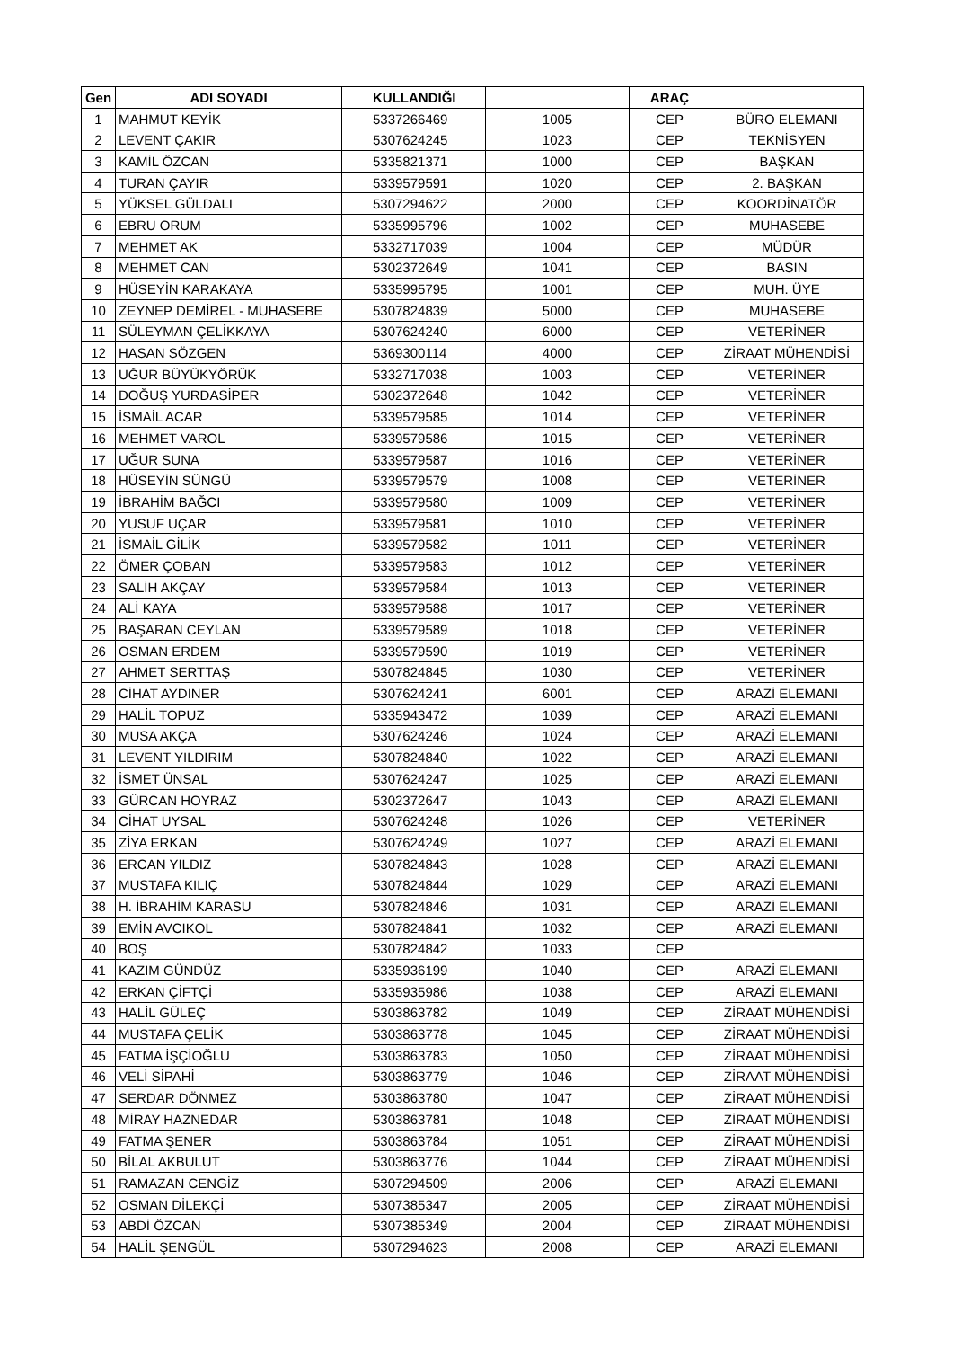| Gen | ADI SOYADI | KULLANDIĞI | | ARAÇ | |
| --- | --- | --- | --- | --- | --- |
| 1 | MAHMUT KEYİK | 5337266469 | 1005 | CEP | BÜRO ELEMANI |
| 2 | LEVENT ÇAKIR | 5307624245 | 1023 | CEP | TEKNİSYEN |
| 3 | KAMİL ÖZCAN | 5335821371 | 1000 | CEP | BAŞKAN |
| 4 | TURAN ÇAYIR | 5339579591 | 1020 | CEP | 2. BAŞKAN |
| 5 | YÜKSEL GÜLDALI | 5307294622 | 2000 | CEP | KOORDİNATÖR |
| 6 | EBRU ORUM | 5335995796 | 1002 | CEP | MUHASEBE |
| 7 | MEHMET AK | 5332717039 | 1004 | CEP | MÜDÜR |
| 8 | MEHMET CAN | 5302372649 | 1041 | CEP | BASIN |
| 9 | HÜSEYİN KARAKAYA | 5335995795 | 1001 | CEP | MUH. ÜYE |
| 10 | ZEYNEP DEMİREL - MUHASEBE | 5307824839 | 5000 | CEP | MUHASEBE |
| 11 | SÜLEYMAN ÇELİKKAYA | 5307624240 | 6000 | CEP | VETERİNER |
| 12 | HASAN SÖZGEN | 5369300114 | 4000 | CEP | ZİRAAT MÜHENDİSİ |
| 13 | UĞUR BÜYÜKYÖRÜK | 5332717038 | 1003 | CEP | VETERİNER |
| 14 | DOĞUŞ YURDASİPER | 5302372648 | 1042 | CEP | VETERİNER |
| 15 | İSMAİL ACAR | 5339579585 | 1014 | CEP | VETERİNER |
| 16 | MEHMET VAROL | 5339579586 | 1015 | CEP | VETERİNER |
| 17 | UĞUR SUNA | 5339579587 | 1016 | CEP | VETERİNER |
| 18 | HÜSEYİN SÜNGÜ | 5339579579 | 1008 | CEP | VETERİNER |
| 19 | İBRAHİM BAĞCI | 5339579580 | 1009 | CEP | VETERİNER |
| 20 | YUSUF UÇAR | 5339579581 | 1010 | CEP | VETERİNER |
| 21 | İSMAİL GİLİK | 5339579582 | 1011 | CEP | VETERİNER |
| 22 | ÖMER ÇOBAN | 5339579583 | 1012 | CEP | VETERİNER |
| 23 | SALİH AKÇAY | 5339579584 | 1013 | CEP | VETERİNER |
| 24 | ALİ KAYA | 5339579588 | 1017 | CEP | VETERİNER |
| 25 | BAŞARAN CEYLAN | 5339579589 | 1018 | CEP | VETERİNER |
| 26 | OSMAN ERDEM | 5339579590 | 1019 | CEP | VETERİNER |
| 27 | AHMET SERTTAŞ | 5307824845 | 1030 | CEP | VETERİNER |
| 28 | CİHAT AYDINER | 5307624241 | 6001 | CEP | ARAZİ ELEMANI |
| 29 | HALİL TOPUZ | 5335943472 | 1039 | CEP | ARAZİ ELEMANI |
| 30 | MUSA AKÇA | 5307624246 | 1024 | CEP | ARAZİ ELEMANI |
| 31 | LEVENT YILDIRIM | 5307824840 | 1022 | CEP | ARAZİ ELEMANI |
| 32 | İSMET ÜNSAL | 5307624247 | 1025 | CEP | ARAZİ ELEMANI |
| 33 | GÜRCAN HOYRAZ | 5302372647 | 1043 | CEP | ARAZİ ELEMANI |
| 34 | CİHAT UYSAL | 5307624248 | 1026 | CEP | VETERİNER |
| 35 | ZİYA ERKAN | 5307624249 | 1027 | CEP | ARAZİ ELEMANI |
| 36 | ERCAN YILDIZ | 5307824843 | 1028 | CEP | ARAZİ ELEMANI |
| 37 | MUSTAFA KILIÇ | 5307824844 | 1029 | CEP | ARAZİ ELEMANI |
| 38 | H. İBRAHİM KARASU | 5307824846 | 1031 | CEP | ARAZİ ELEMANI |
| 39 | EMİN AVCIKOL | 5307824841 | 1032 | CEP | ARAZİ ELEMANI |
| 40 | BOŞ | 5307824842 | 1033 | CEP | |
| 41 | KAZIM GÜNDÜZ | 5335936199 | 1040 | CEP | ARAZİ ELEMANI |
| 42 | ERKAN ÇİFTÇİ | 5335935986 | 1038 | CEP | ARAZİ ELEMANI |
| 43 | HALİL GÜLEÇ | 5303863782 | 1049 | CEP | ZİRAAT MÜHENDİSİ |
| 44 | MUSTAFA ÇELİK | 5303863778 | 1045 | CEP | ZİRAAT MÜHENDİSİ |
| 45 | FATMA İŞÇİOĞLU | 5303863783 | 1050 | CEP | ZİRAAT MÜHENDİSİ |
| 46 | VELİ SİPAHİ | 5303863779 | 1046 | CEP | ZİRAAT MÜHENDİSİ |
| 47 | SERDAR DÖNMEZ | 5303863780 | 1047 | CEP | ZİRAAT MÜHENDİSİ |
| 48 | MİRAY HAZNEDAR | 5303863781 | 1048 | CEP | ZİRAAT MÜHENDİSİ |
| 49 | FATMA ŞENER | 5303863784 | 1051 | CEP | ZİRAAT MÜHENDİSİ |
| 50 | BİLAL AKBULUT | 5303863776 | 1044 | CEP | ZİRAAT MÜHENDİSİ |
| 51 | RAMAZAN CENGİZ | 5307294509 | 2006 | CEP | ARAZİ ELEMANI |
| 52 | OSMAN DİLEKÇİ | 5307385347 | 2005 | CEP | ZİRAAT MÜHENDİSİ |
| 53 | ABDİ ÖZCAN | 5307385349 | 2004 | CEP | ZİRAAT MÜHENDİSİ |
| 54 | HALİL ŞENGÜL | 5307294623 | 2008 | CEP | ARAZİ ELEMANI |